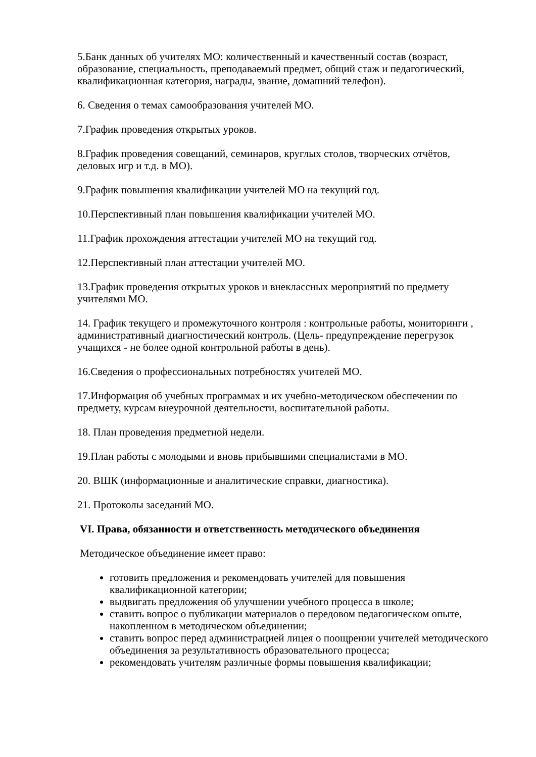5.Банк данных об учителях МО: количественный и качественный состав (возраст, образование, специальность, преподаваемый предмет, общий стаж и педагогический, квалификационная категория, награды, звание, домашний телефон).
6. Сведения о темах самообразования учителей МО.
7.График проведения открытых уроков.
8.График проведения совещаний, семинаров, круглых столов, творческих отчётов, деловых игр и т.д. в МО).
9.График повышения квалификации учителей МО на текущий год.
10.Перспективный план повышения квалификации учителей МО.
11.График прохождения аттестации учителей МО на текущий год.
12.Перспективный план аттестации учителей МО.
13.График проведения открытых уроков и внеклассных мероприятий по предмету учителями МО.
14. График текущего и промежуточного контроля : контрольные работы, мониторинги , административный диагностический контроль. (Цель- предупреждение перегрузок учащихся - не более одной контрольной работы в день).
16.Сведения о профессиональных потребностях учителей МО.
17.Информация об учебных программах и их учебно-методическом обеспечении по предмету, курсам внеурочной деятельности, воспитательной работы.
18. План проведения предметной недели.
19.План работы с молодыми и вновь прибывшими специалистами в МО.
20. ВШК (информационные и аналитические справки, диагностика).
21. Протоколы заседаний МО.
VI. Права, обязанности и ответственность методического объединения
Методическое объединение имеет право:
готовить предложения и рекомендовать учителей для повышения квалификационной категории;
выдвигать предложения об улучшении учебного процесса в школе;
ставить вопрос о публикации материалов о передовом педагогическом опыте, накопленном в методическом объединении;
ставить вопрос перед администрацией лицея о поощрении учителей методического объединения за результативность образовательного процесса;
рекомендовать учителям различные формы повышения квалификации;